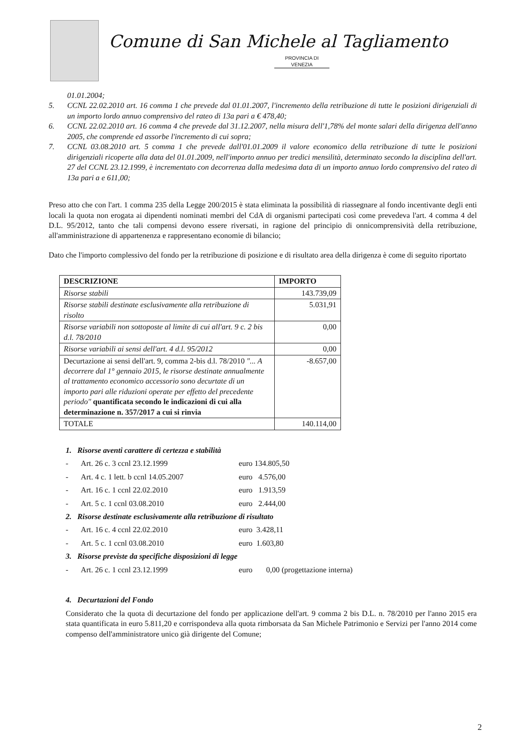Comune di San Michele al Tagliamento
PROVINCIA DI VENEZIA
01.01.2004;
5. CCNL 22.02.2010 art. 16 comma 1 che prevede dal 01.01.2007, l'incremento della retribuzione di tutte le posizioni dirigenziali di un importo lordo annuo comprensivo del rateo di 13a pari a € 478,40;
6. CCNL 22.02.2010 art. 16 comma 4 che prevede dal 31.12.2007, nella misura dell'1,78% del monte salari della dirigenza dell'anno 2005, che comprende ed assorbe l'incremento di cui sopra;
7. CCNL 03.08.2010 art. 5 comma 1 che prevede dall'01.01.2009 il valore economico della retribuzione di tutte le posizioni dirigenziali ricoperte alla data del 01.01.2009, nell'importo annuo per tredici mensilità, determinato secondo la disciplina dell'art. 27 del CCNL 23.12.1999, è incrementato con decorrenza dalla medesima data di un importo annuo lordo comprensivo del rateo di 13a pari a e 611,00;
Preso atto che con l'art. 1 comma 235 della Legge 200/2015 è stata eliminata la possibilità di riassegnare al fondo incentivante degli enti locali la quota non erogata ai dipendenti nominati membri del CdA di organismi partecipati così come prevedeva l'art. 4 comma 4 del D.L. 95/2012, tanto che tali compensi devono essere riversati, in ragione del principio di onnicomprensività della retribuzione, all'amministrazione di appartenenza e rappresentano economie di bilancio;
Dato che l'importo complessivo del fondo per la retribuzione di posizione e di risultato area della dirigenza è come di seguito riportato
| DESCRIZIONE | IMPORTO |
| --- | --- |
| Risorse stabili | 143.739,09 |
| Risorse stabili destinate esclusivamente alla retribuzione di risolto | 5.031,91 |
| Risorse variabili non sottoposte al limite di cui all'art. 9 c. 2 bis d.l. 78/2010 | 0,00 |
| Risorse variabili ai sensi dell'art. 4 d.l. 95/2012 | 0,00 |
| Decurtazione ai sensi dell'art. 9, comma 2-bis d.l. 78/2010 "... A decorrere dal 1° gennaio 2015, le risorse destinate annualmente al trattamento economico accessorio sono decurtate di un importo pari alle riduzioni operate per effetto del precedente periodo" quantificata secondo le indicazioni di cui alla determinazione n. 357/2017 a cui si rinvia | -8.657,00 |
| TOTALE | 140.114,00 |
1. Risorse aventi carattere di certezza e stabilità
- Art. 26 c. 3 ccnl 23.12.1999 euro 134.805,50
- Art. 4 c. 1 lett. b ccnl 14.05.2007 euro 4.576,00
- Art. 16 c. 1 ccnl 22.02.2010 euro 1.913,59
- Art. 5 c. 1 ccnl 03.08.2010 euro 2.444,00
2. Risorse destinate esclusivamente alla retribuzione di risultato
- Art. 16 c. 4 ccnl 22.02.2010 euro 3.428,11
- Art. 5 c. 1 ccnl 03.08.2010 euro 1.603,80
3. Risorse previste da specifiche disposizioni di legge
- Art. 26 c. 1 ccnl 23.12.1999 euro 0,00 (progettazione interna)
4. Decurtazioni del Fondo
Considerato che la quota di decurtazione del fondo per applicazione dell'art. 9 comma 2 bis D.L. n. 78/2010 per l'anno 2015 era stata quantificata in euro 5.811,20 e corrispondeva alla quota rimborsata da San Michele Patrimonio e Servizi per l'anno 2014 come compenso dell'amministratore unico già dirigente del Comune;
2